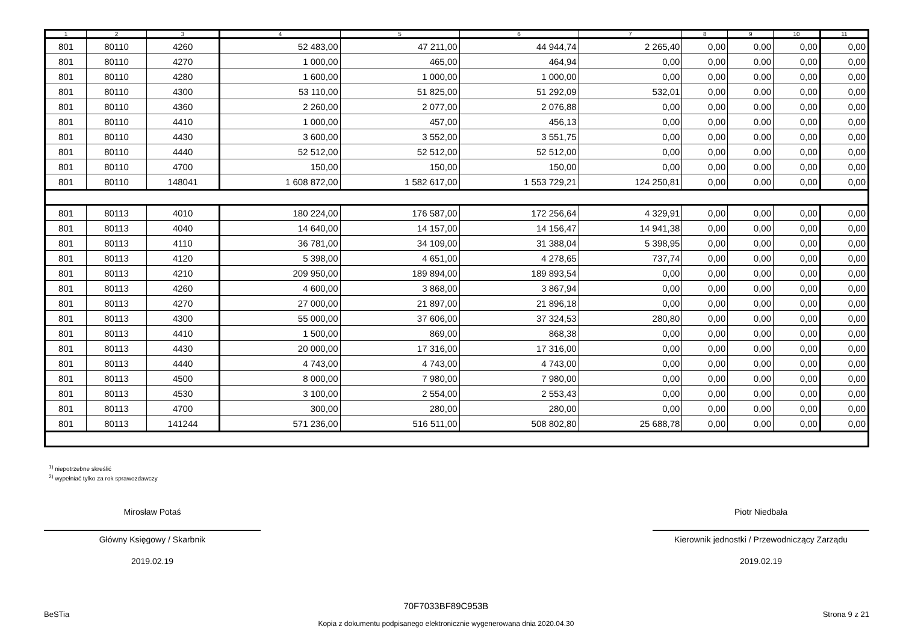| 1 | 2 | 3 | 4 | 5 | 6 | 7 | 8 | 9 | 10 | 11 |
| --- | --- | --- | --- | --- | --- | --- | --- | --- | --- | --- |
| 801 | 80110 | 4260 | 52 483,00 | 47 211,00 | 44 944,74 | 2 265,40 | 0,00 | 0,00 | 0,00 | 0,00 |
| 801 | 80110 | 4270 | 1 000,00 | 465,00 | 464,94 | 0,00 | 0,00 | 0,00 | 0,00 | 0,00 |
| 801 | 80110 | 4280 | 1 600,00 | 1 000,00 | 1 000,00 | 0,00 | 0,00 | 0,00 | 0,00 | 0,00 |
| 801 | 80110 | 4300 | 53 110,00 | 51 825,00 | 51 292,09 | 532,01 | 0,00 | 0,00 | 0,00 | 0,00 |
| 801 | 80110 | 4360 | 2 260,00 | 2 077,00 | 2 076,88 | 0,00 | 0,00 | 0,00 | 0,00 | 0,00 |
| 801 | 80110 | 4410 | 1 000,00 | 457,00 | 456,13 | 0,00 | 0,00 | 0,00 | 0,00 | 0,00 |
| 801 | 80110 | 4430 | 3 600,00 | 3 552,00 | 3 551,75 | 0,00 | 0,00 | 0,00 | 0,00 | 0,00 |
| 801 | 80110 | 4440 | 52 512,00 | 52 512,00 | 52 512,00 | 0,00 | 0,00 | 0,00 | 0,00 | 0,00 |
| 801 | 80110 | 4700 | 150,00 | 150,00 | 150,00 | 0,00 | 0,00 | 0,00 | 0,00 | 0,00 |
| 801 | 80110 | 148041 | 1 608 872,00 | 1 582 617,00 | 1 553 729,21 | 124 250,81 | 0,00 | 0,00 | 0,00 | 0,00 |
| 801 | 80113 | 4010 | 180 224,00 | 176 587,00 | 172 256,64 | 4 329,91 | 0,00 | 0,00 | 0,00 | 0,00 |
| 801 | 80113 | 4040 | 14 640,00 | 14 157,00 | 14 156,47 | 14 941,38 | 0,00 | 0,00 | 0,00 | 0,00 |
| 801 | 80113 | 4110 | 36 781,00 | 34 109,00 | 31 388,04 | 5 398,95 | 0,00 | 0,00 | 0,00 | 0,00 |
| 801 | 80113 | 4120 | 5 398,00 | 4 651,00 | 4 278,65 | 737,74 | 0,00 | 0,00 | 0,00 | 0,00 |
| 801 | 80113 | 4210 | 209 950,00 | 189 894,00 | 189 893,54 | 0,00 | 0,00 | 0,00 | 0,00 | 0,00 |
| 801 | 80113 | 4260 | 4 600,00 | 3 868,00 | 3 867,94 | 0,00 | 0,00 | 0,00 | 0,00 | 0,00 |
| 801 | 80113 | 4270 | 27 000,00 | 21 897,00 | 21 896,18 | 0,00 | 0,00 | 0,00 | 0,00 | 0,00 |
| 801 | 80113 | 4300 | 55 000,00 | 37 606,00 | 37 324,53 | 280,80 | 0,00 | 0,00 | 0,00 | 0,00 |
| 801 | 80113 | 4410 | 1 500,00 | 869,00 | 868,38 | 0,00 | 0,00 | 0,00 | 0,00 | 0,00 |
| 801 | 80113 | 4430 | 20 000,00 | 17 316,00 | 17 316,00 | 0,00 | 0,00 | 0,00 | 0,00 | 0,00 |
| 801 | 80113 | 4440 | 4 743,00 | 4 743,00 | 4 743,00 | 0,00 | 0,00 | 0,00 | 0,00 | 0,00 |
| 801 | 80113 | 4500 | 8 000,00 | 7 980,00 | 7 980,00 | 0,00 | 0,00 | 0,00 | 0,00 | 0,00 |
| 801 | 80113 | 4530 | 3 100,00 | 2 554,00 | 2 553,43 | 0,00 | 0,00 | 0,00 | 0,00 | 0,00 |
| 801 | 80113 | 4700 | 300,00 | 280,00 | 280,00 | 0,00 | 0,00 | 0,00 | 0,00 | 0,00 |
| 801 | 80113 | 141244 | 571 236,00 | 516 511,00 | 508 802,80 | 25 688,78 | 0,00 | 0,00 | 0,00 | 0,00 |
<sup>1)</sup> niepotrzebne skreślić
<sup>2)</sup> wypełniać tylko za rok sprawozdawczy
Mirosław Potaś
Główny Księgowy / Skarbnik
2019.02.19
Piotr Niedbała
Kierownik jednostki / Przewodniczący Zarządu
2019.02.19
BeSTia
70F7033BF89C953B
Kopia z dokumentu podpisanego elektronicznie wygenerowana dnia 2020.04.30
Strona 9 z 21